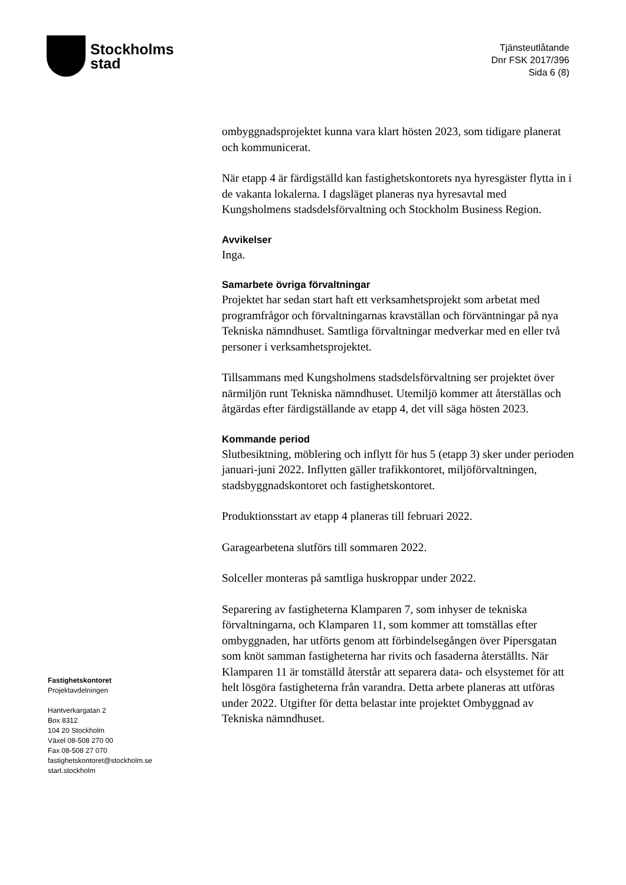Stockholms
stad
Tjänsteutlåtande
Dnr FSK 2017/396
Sida 6 (8)
ombyggnadsprojektet kunna vara klart hösten 2023, som tidigare planerat och kommunicerat.
När etapp 4 är färdigställd kan fastighetskontorets nya hyresgäster flytta in i de vakanta lokalerna. I dagsläget planeras nya hyresavtal med Kungsholmens stadsdelsförvaltning och Stockholm Business Region.
Avvikelser
Inga.
Samarbete övriga förvaltningar
Projektet har sedan start haft ett verksamhetsprojekt som arbetat med programfrågor och förvaltningarnas kravställan och förväntningar på nya Tekniska nämndhuset. Samtliga förvaltningar medverkar med en eller två personer i verksamhetsprojektet.
Tillsammans med Kungsholmens stadsdelsförvaltning ser projektet över närmiljön runt Tekniska nämndhuset. Utemiljö kommer att återställas och åtgärdas efter färdigställande av etapp 4, det vill säga hösten 2023.
Kommande period
Slutbesiktning, möblering och inflytt för hus 5 (etapp 3) sker under perioden januari-juni 2022. Inflytten gäller trafikkontoret, miljöförvaltningen, stadsbyggnadskontoret och fastighetskontoret.
Produktionsstart av etapp 4 planeras till februari 2022.
Garagearbetena slutförs till sommaren 2022.
Solceller monteras på samtliga huskroppar under 2022.
Separering av fastigheterna Klamparen 7, som inhyser de tekniska förvaltningarna, och Klamparen 11, som kommer att tomställas efter ombyggnaden, har utförts genom att förbindelsegången över Pipersgatan som knöt samman fastigheterna har rivits och fasaderna återställts. När Klamparen 11 är tomställd återstår att separera data- och elsystemet för att helt lösgöra fastigheterna från varandra. Detta arbete planeras att utföras under 2022. Utgifter för detta belastar inte projektet Ombyggnad av Tekniska nämndhuset.
Fastighetskontoret
Projektavdelningen
Hantverkargatan 2
Box 8312
104 20 Stockholm
Växel 08-508 270 00
Fax 08-508 27 070
fastighetskontoret@stockholm.se
start.stockholm